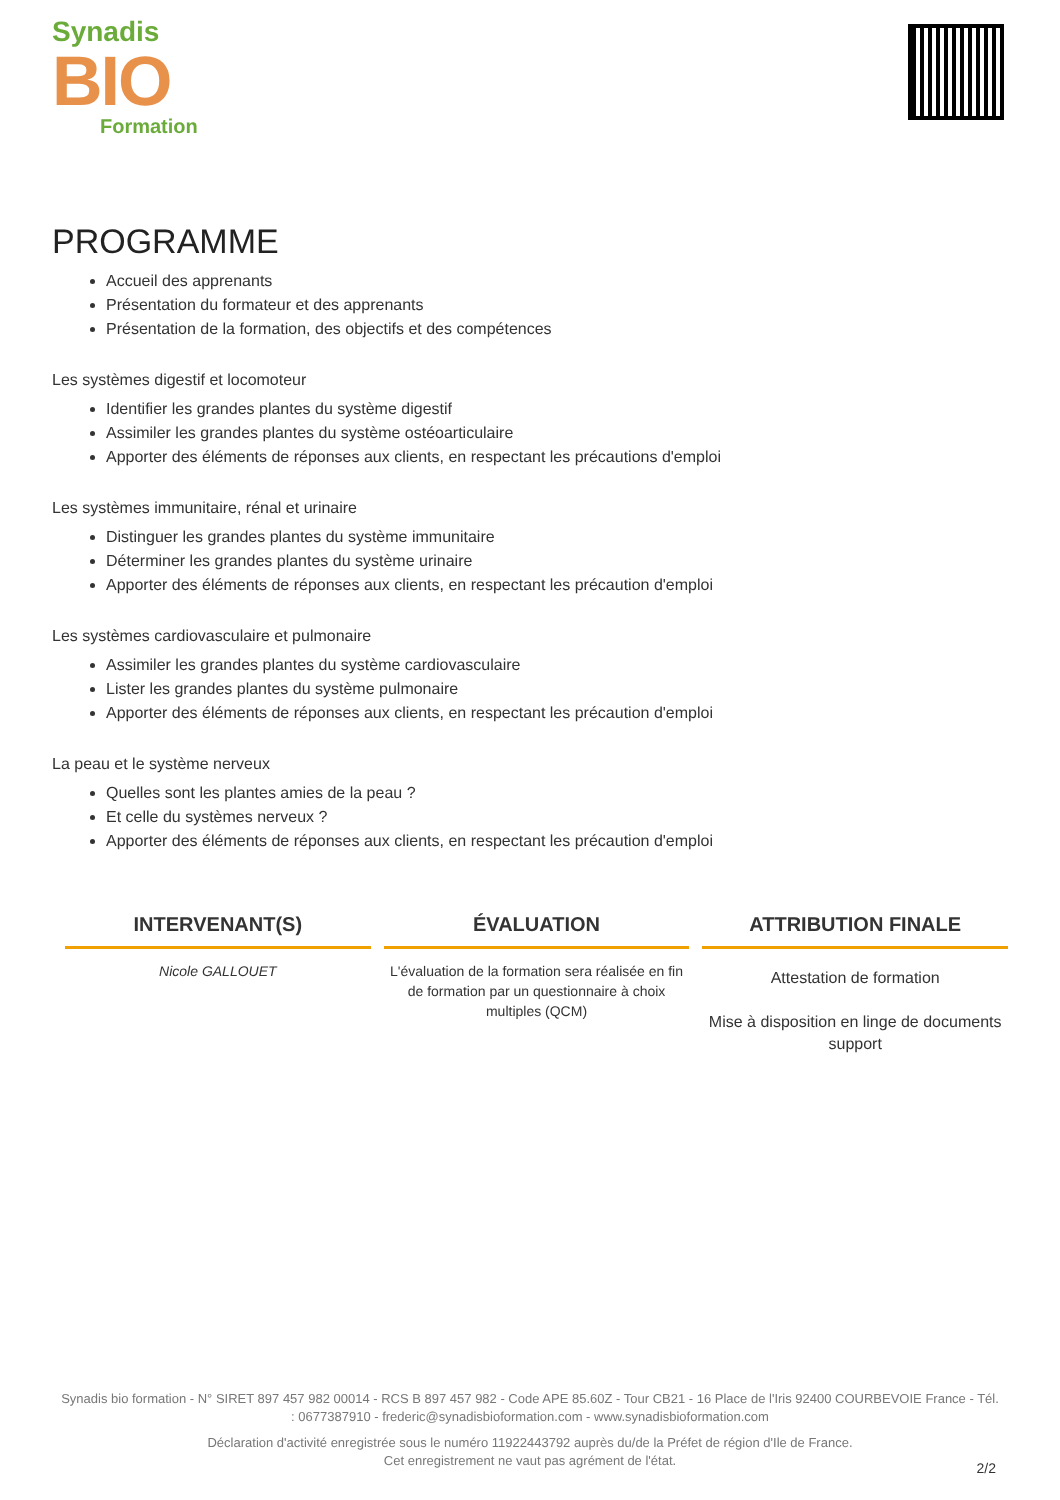Synadis
BIO
Formation
PROGRAMME
Accueil des apprenants
Présentation du formateur et des apprenants
Présentation de la formation, des objectifs et des compétences
Les systèmes digestif et locomoteur
Identifier les grandes plantes du système digestif
Assimiler les grandes plantes du système ostéoarticulaire
Apporter des éléments de réponses aux clients, en respectant les précautions d'emploi
Les systèmes immunitaire, rénal et urinaire
Distinguer les grandes plantes du système immunitaire
Déterminer les grandes plantes du système urinaire
Apporter des éléments de réponses aux clients, en respectant les précaution d'emploi
Les systèmes cardiovasculaire et pulmonaire
Assimiler les grandes plantes du système cardiovasculaire
Lister les grandes plantes du système pulmonaire
Apporter des éléments de réponses aux clients, en respectant les précaution d'emploi
La peau et le système nerveux
Quelles sont les plantes amies de la peau ?
Et celle du systèmes nerveux ?
Apporter des éléments de réponses aux clients, en respectant les précaution d'emploi
INTERVENANT(S)
Nicole GALLOUET
ÉVALUATION
L'évaluation de la formation sera réalisée en fin de formation par un questionnaire à choix multiples (QCM)
ATTRIBUTION FINALE
Attestation de formation
Mise à disposition en linge de documents support
Synadis bio formation - N° SIRET 897 457 982 00014 - RCS B 897 457 982 - Code APE 85.60Z - Tour CB21 - 16 Place de l'Iris 92400 COURBEVOIE France - Tél. : 0677387910 - frederic@synadisbioformation.com - www.synadisbioformation.com
Déclaration d'activité enregistrée sous le numéro 11922443792 auprès du/de la Préfet de région d'Ile de France.
Cet enregistrement ne vaut pas agrément de l'état.
2/2